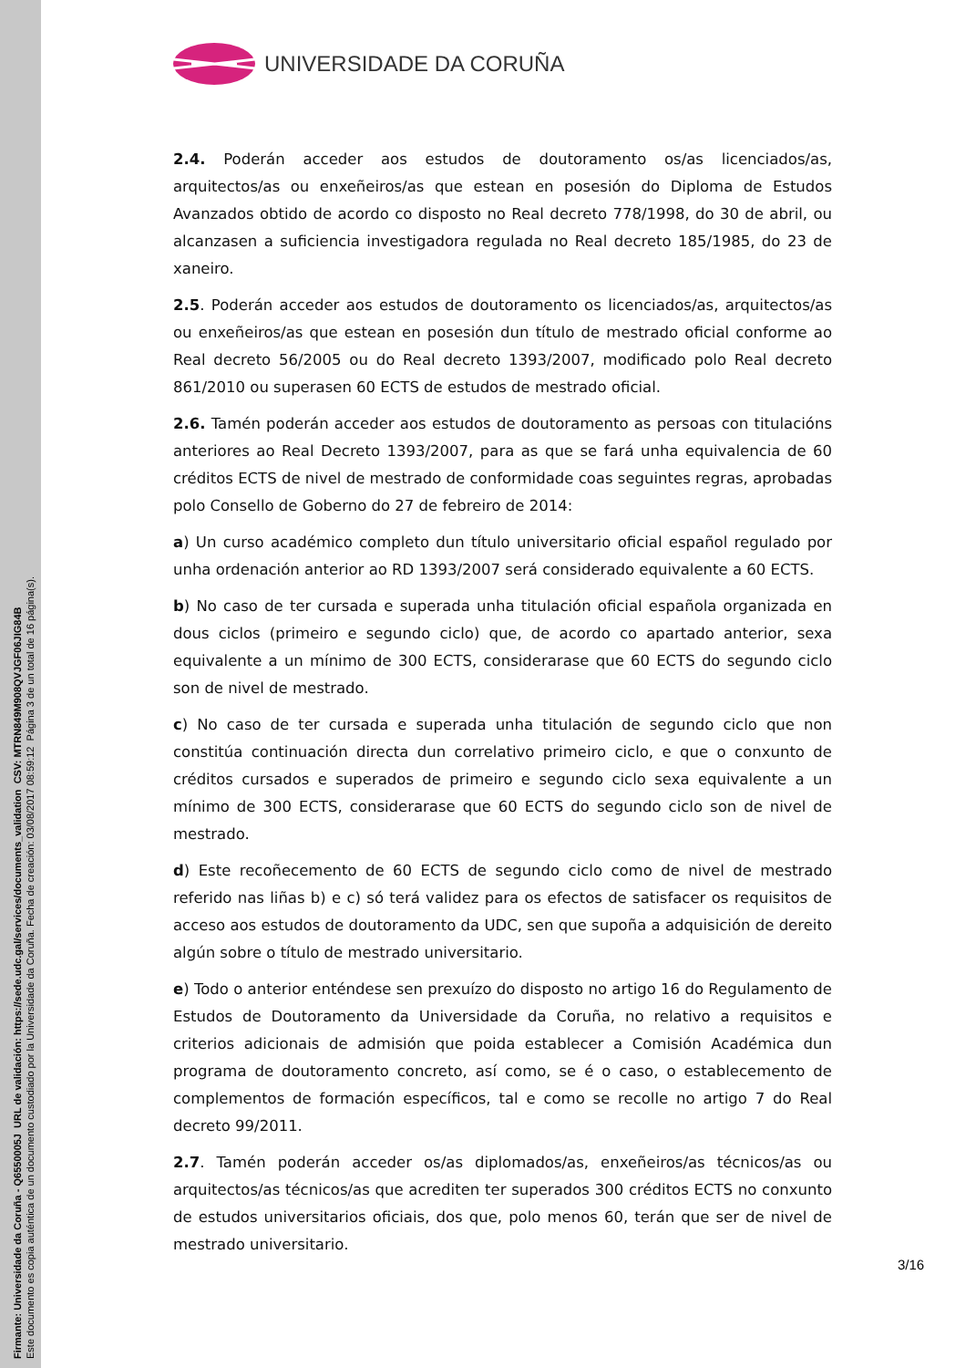Firmante: Universidade da Coruña - Q6550005J URL de validación: https://sede.udc.gal/services/documents_validation CSV: MTRN849M908QVJGF06JIG84B
Este documento es copia auténtica de un documento custodiado por la Universidade da Coruña. Fecha de creación: 03/08/2017 08:59:12 Página 3 de un total de 16 página(s).
UNIVERSIDADE DA CORUÑA
2.4. Poderán acceder aos estudos de doutoramento os/as licenciados/as, arquitectos/as ou enxeñeiros/as que estean en posesión do Diploma de Estudos Avanzados obtido de acordo co disposto no Real decreto 778/1998, do 30 de abril, ou alcanzasen a suficiencia investigadora regulada no Real decreto 185/1985, do 23 de xaneiro.
2.5. Poderán acceder aos estudos de doutoramento os licenciados/as, arquitectos/as ou enxeñeiros/as que estean en posesión dun título de mestrado oficial conforme ao Real decreto 56/2005 ou do Real decreto 1393/2007, modificado polo Real decreto 861/2010 ou superasen 60 ECTS de estudos de mestrado oficial.
2.6. Tamén poderán acceder aos estudos de doutoramento as persoas con titulacións anteriores ao Real Decreto 1393/2007, para as que se fará unha equivalencia de 60 créditos ECTS de nivel de mestrado de conformidade coas seguintes regras, aprobadas polo Consello de Goberno do 27 de febreiro de 2014:
a) Un curso académico completo dun título universitario oficial español regulado por unha ordenación anterior ao RD 1393/2007 será considerado equivalente a 60 ECTS.
b) No caso de ter cursada e superada unha titulación oficial española organizada en dous ciclos (primeiro e segundo ciclo) que, de acordo co apartado anterior, sexa equivalente a un mínimo de 300 ECTS, considerarase que 60 ECTS do segundo ciclo son de nivel de mestrado.
c) No caso de ter cursada e superada unha titulación de segundo ciclo que non constitúa continuación directa dun correlativo primeiro ciclo, e que o conxunto de créditos cursados e superados de primeiro e segundo ciclo sexa equivalente a un mínimo de 300 ECTS, considerarase que 60 ECTS do segundo ciclo son de nivel de mestrado.
d) Este recoñecemento de 60 ECTS de segundo ciclo como de nivel de mestrado referido nas liñas b) e c) só terá validez para os efectos de satisfacer os requisitos de acceso aos estudos de doutoramento da UDC, sen que supoña a adquisición de dereito algún sobre o título de mestrado universitario.
e) Todo o anterior enténdese sen prexuízo do disposto no artigo 16 do Regulamento de Estudos de Doutoramento da Universidade da Coruña, no relativo a requisitos e criterios adicionais de admisión que poida establecer a Comisión Académica dun programa de doutoramento concreto, así como, se é o caso, o establecemento de complementos de formación específicos, tal e como se recolle no artigo 7 do Real decreto 99/2011.
2.7. Tamén poderán acceder os/as diplomados/as, enxeñeiros/as técnicos/as ou arquitectos/as técnicos/as que acrediten ter superados 300 créditos ECTS no conxunto de estudos universitarios oficiais, dos que, polo menos 60, terán que ser de nivel de mestrado universitario.
3/16